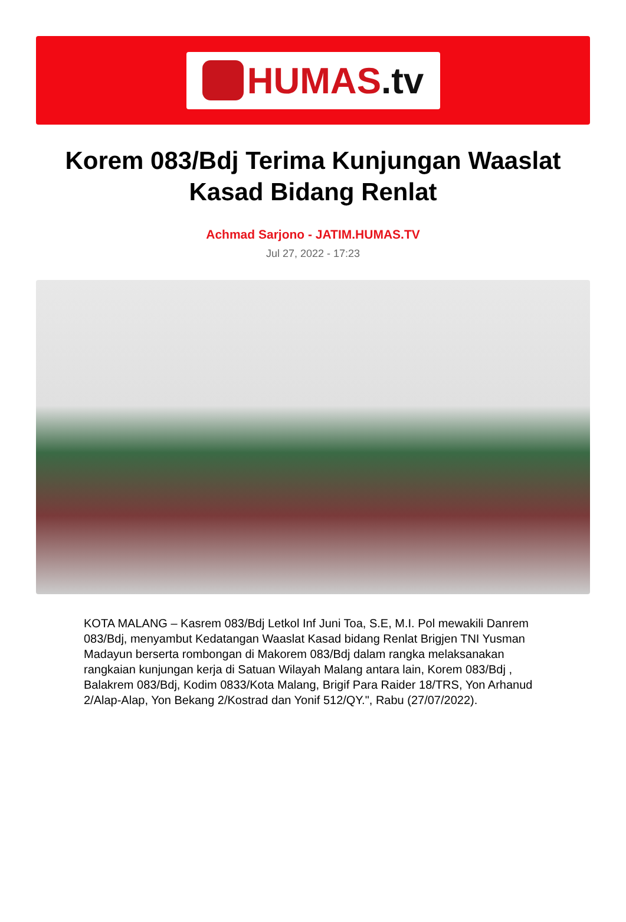HUMAS.tv
Korem 083/Bdj Terima Kunjungan Waaslat Kasad Bidang Renlat
Achmad Sarjono - JATIM.HUMAS.TV
Jul 27, 2022 - 17:23
KOTA MALANG – Kasrem 083/Bdj Letkol Inf Juni Toa, S.E, M.I. Pol mewakili Danrem 083/Bdj, menyambut Kedatangan Waaslat Kasad bidang Renlat Brigjen TNI Yusman Madayun berserta rombongan di Makorem 083/Bdj dalam rangka melaksanakan rangkaian kunjungan kerja di Satuan Wilayah Malang antara lain, Korem 083/Bdj , Balakrem 083/Bdj, Kodim 0833/Kota Malang, Brigif Para Raider 18/TRS, Yon Arhanud 2/Alap-Alap, Yon Bekang 2/Kostrad dan Yonif 512/QY.", Rabu (27/07/2022).